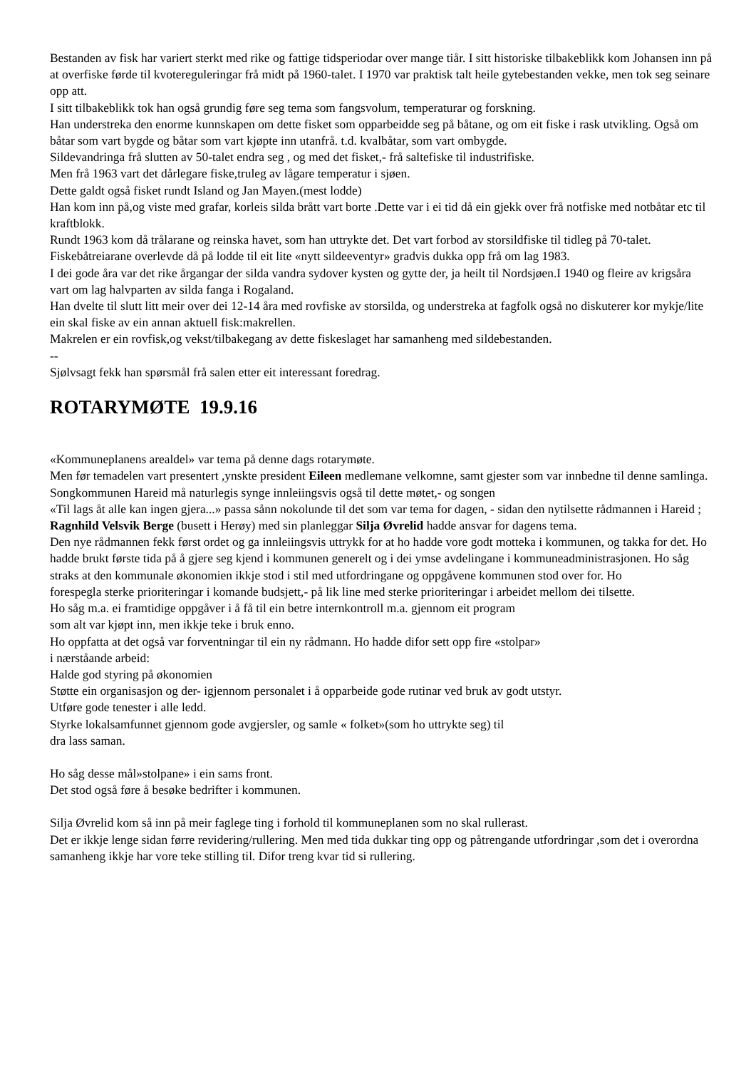Bestanden av fisk har variert sterkt med rike og fattige tidsperiodar over mange tiår. I sitt historiske tilbakeblikk kom Johansen inn på at overfiske førde til kvotereguleringar frå midt på 1960-talet. I 1970 var praktisk talt heile gytebestanden vekke, men tok seg seinare opp att.
I sitt tilbakeblikk tok han også grundig føre seg tema som fangsvolum, temperaturar og forskning.
Han understreka den enorme kunnskapen om dette fisket som opparbeidde seg på båtane, og om eit fiske i rask utvikling. Også om båtar som vart bygde og båtar som vart kjøpte inn utanfrå. t.d. kvalbåtar, som vart ombygde.
Sildevandringa frå slutten av 50-talet endra seg , og med det fisket,- frå saltefiske til industrifiske.
Men frå 1963 vart det dårlegare fiske,truleg av lågare temperatur i sjøen.
Dette galdt også fisket rundt Island og Jan Mayen.(mest lodde)
Han kom inn på,og viste med grafar, korleis silda brått vart borte .Dette var i ei tid då ein gjekk over frå notfiske med notbåtar etc til kraftblokk.
Rundt 1963 kom då trålarane og reinska havet, som han uttrykte det. Det vart forbod av storsildfiske til tidleg på 70-talet. Fiskebåtreiarane overlevde då på lodde til eit lite «nytt sildeeventyr» gradvis dukka opp frå om lag 1983.
I dei gode åra var det rike årgangar der silda vandra sydover kysten og gytte der, ja heilt til Nordsjøen.I 1940 og fleire av krigsåra vart om lag halvparten av silda fanga i Rogaland.
Han dvelte til slutt litt meir over dei 12-14 åra med rovfiske av storsilda, og understreka at fagfolk også no diskuterer kor mykje/lite ein skal fiske av ein annan aktuell fisk:makrellen.
Makrelen er ein rovfisk,og vekst/tilbakegang av dette fiskeslaget har samanheng med sildebestanden.
--
Sjølvsagt fekk han spørsmål frå salen etter eit interessant foredrag.
ROTARYMØTE 19.9.16
«Kommuneplanens arealdel» var tema på denne dags rotarymøte.
Men før temadelen vart presentert ,ynskte president Eileen medlemane velkomne, samt gjester som var innbedne til denne samlinga.
Songkommunen Hareid må naturlegis synge innleiingsvis også til dette møtet,- og songen
«Til lags åt alle kan ingen gjera...» passa sånn nokolunde til det som var tema for dagen, - sidan den nytilsette rådmannen i Hareid ; Ragnhild Velsvik Berge (busett i Herøy) med sin planleggar Silja Øvrelid hadde ansvar for dagens tema.
Den nye rådmannen fekk først ordet og ga innleiingsvis uttrykk for at ho hadde vore godt motteka i kommunen, og takka for det. Ho hadde brukt første tida på å gjere seg kjend i kommunen generelt og i dei ymse avdelingane i kommuneadministrasjonen. Ho såg straks at den kommunale økonomien ikkje stod i stil med utfordringane og oppgåvene kommunen stod over for. Ho
forespegla sterke prioriteringar i komande budsjett,- på lik line med sterke prioriteringar i arbeidet mellom dei tilsette.
Ho såg m.a. ei framtidige oppgåver i å få til ein betre internkontroll m.a. gjennom eit program
som alt var kjøpt inn, men ikkje teke i bruk enno.
Ho oppfatta at det også var forventningar til ein ny rådmann. Ho hadde difor sett opp fire «stolpar»
i nærståande arbeid:
Halde god styring på økonomien
Støtte ein organisasjon og der- igjennom personalet i å opparbeide gode rutinar ved bruk av godt utstyr.
Utføre gode tenester i alle ledd.
Styrke lokalsamfunnet gjennom gode avgjersler, og samle « folket»(som ho uttrykte seg) til
dra lass saman.
Ho såg desse mål»stolpane» i ein sams front.
Det stod også føre å besøke bedrifter i kommunen.
Silja Øvrelid kom så inn på meir faglege ting i forhold til kommuneplanen som no skal rullerast.
Det er ikkje lenge sidan førre revidering/rullering. Men med tida dukkar ting opp og påtrengande utfordringar ,som det i overordna samanheng ikkje har vore teke stilling til. Difor treng kvar tid si rullering.